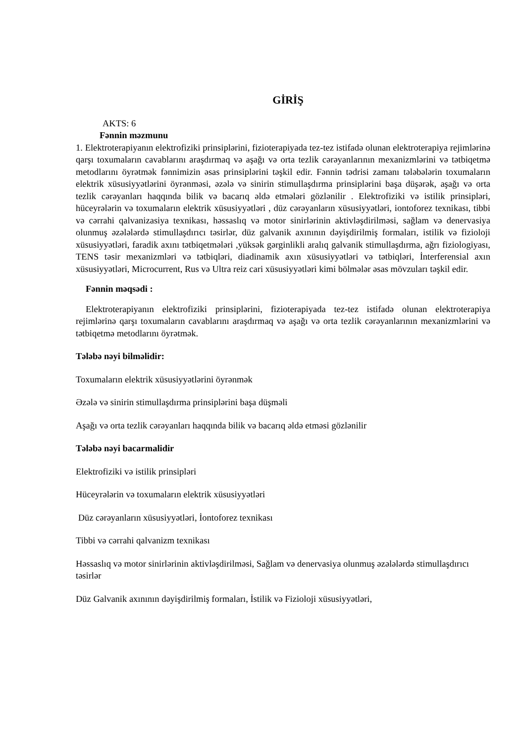GİRİŞ
AKTS: 6
Fənnin məzmunu
1. Elektroterapiyanın elektrofiziki prinsiplərini, fizioterapiyada tez-tez istifadə olunan elektroterapiya rejimlərinə qarşı toxumaların cavablarını araşdırmaq və aşağı və orta tezlik cərəyanlarının mexanizmlərini və tətbiqetmə metodlarını öyrətmək fənnimizin əsas prinsiplərini təşkil edir. Fənnin tədrisi zamanı tələbələrin toxumaların elektrik xüsusiyyətlərini öyrənməsi, əzələ və sinirin stimullaşdırma prinsiplərini başa düşərək, aşağı və orta tezlik cərəyanları haqqında bilik və bacarıq əldə etmələri gözlənilir . Elektrofiziki və istilik prinsipləri, hüceyrələrin və toxumaların elektrik xüsusiyyətləri , düz cərəyanların xüsusiyyətləri, iontoforez texnikası, tibbi və cərrahi qalvanizasiya texnikası, həssaslıq və motor sinirlərinin aktivləşdirilməsi, sağlam və denervasiya olunmuş əzələlərdə stimullaşdırıcı təsirlər, düz galvanik axınının dəyişdirilmiş formaları, istilik və fizioloji xüsusiyyətləri, faradik axını tətbiqetmələri ,yüksək gərginlikli aralıq galvanik stimullaşdırma, ağrı fiziologiyası, TENS təsir mexanizmləri və tətbiqləri, diadinamik axın xüsusiyyətləri və tətbiqləri, İnterferensial axın xüsusiyyətləri, Microcurrent, Rus və Ultra reiz cari xüsusiyyətləri kimi bölmələr əsas mövzuları təşkil edir.
Fənnin məqsədi :
Elektroterapiyanın elektrofiziki prinsiplərini, fizioterapiyada tez-tez istifadə olunan elektroterapiya rejimlərinə qarşı toxumaların cavablarını araşdırmaq və aşağı və orta tezlik cərəyanlarının mexanizmlərini və tətbiqetmə metodlarını öyrətmək.
Tələbə nəyi bilməlidir:
Toxumaların elektrik xüsusiyyətlərini öyrənmək
Əzələ və sinirin stimullaşdırma prinsiplərini başa düşməli
Aşağı və orta tezlik cərəyanları haqqında bilik və bacarıq əldə etməsi gözlənilir
Tələbə nəyi bacarmalidir
Elektrofiziki və istilik prinsipləri
Hüceyrələrin və toxumaların elektrik xüsusiyyətləri
Düz cərəyanların xüsusiyyətləri, İontoforez texnikası
Tibbi və cərrahi qalvanizm texnikası
Həssaslıq və motor sinirlərinin aktivləşdirilməsi, Sağlam və denervasiya olunmuş əzələlərdə stimullaşdırıcı təsirlər
Düz Galvanik axınının dəyişdirilmiş formaları, İstilik və Fizioloji xüsusiyyətləri,